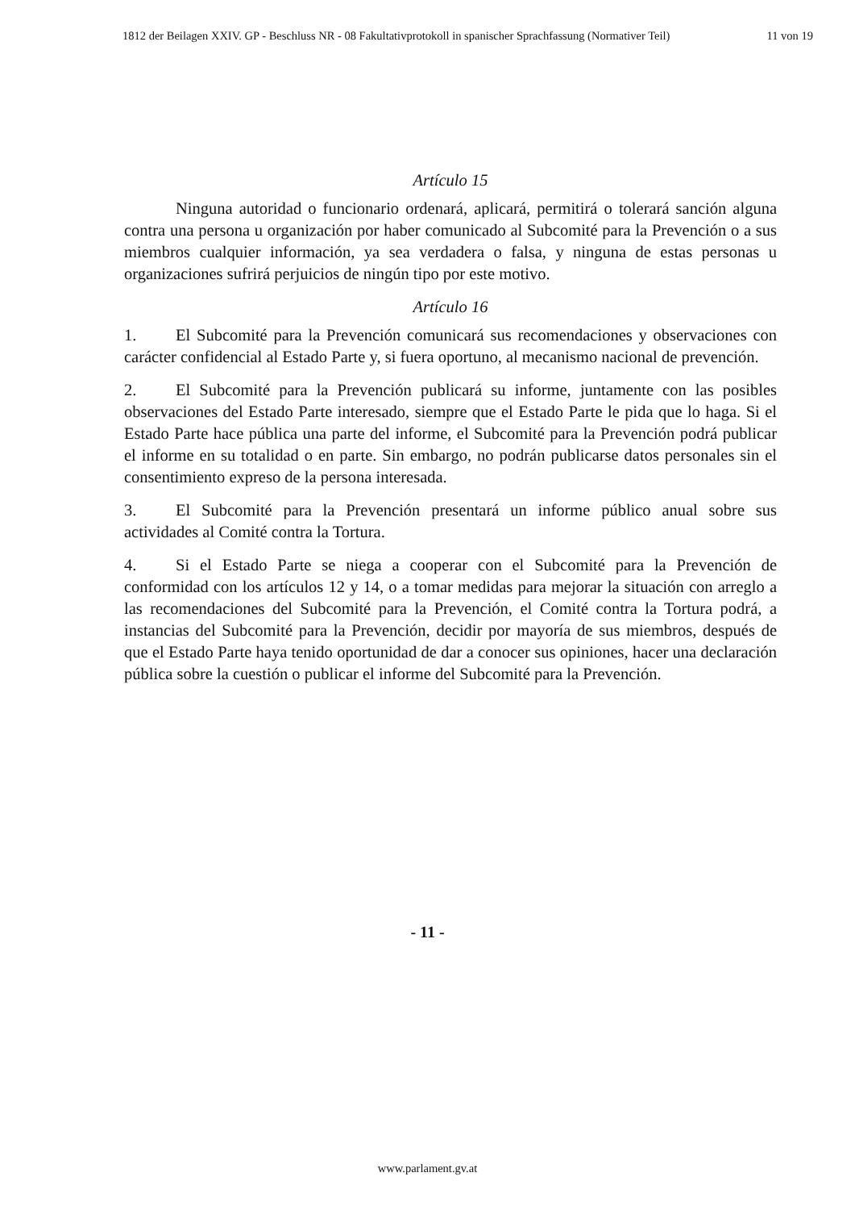1812 der Beilagen XXIV. GP - Beschluss NR - 08 Fakultativprotokoll in spanischer Sprachfassung (Normativer Teil) 11 von 19
Artículo 15
Ninguna autoridad o funcionario ordenará, aplicará, permitirá o tolerará sanción alguna contra una persona u organización por haber comunicado al Subcomité para la Prevención o a sus miembros cualquier información, ya sea verdadera o falsa, y ninguna de estas personas u organizaciones sufrirá perjuicios de ningún tipo por este motivo.
Artículo 16
1. El Subcomité para la Prevención comunicará sus recomendaciones y observaciones con carácter confidencial al Estado Parte y, si fuera oportuno, al mecanismo nacional de prevención.
2. El Subcomité para la Prevención publicará su informe, juntamente con las posibles observaciones del Estado Parte interesado, siempre que el Estado Parte le pida que lo haga. Si el Estado Parte hace pública una parte del informe, el Subcomité para la Prevención podrá publicar el informe en su totalidad o en parte. Sin embargo, no podrán publicarse datos personales sin el consentimiento expreso de la persona interesada.
3. El Subcomité para la Prevención presentará un informe público anual sobre sus actividades al Comité contra la Tortura.
4. Si el Estado Parte se niega a cooperar con el Subcomité para la Prevención de conformidad con los artículos 12 y 14, o a tomar medidas para mejorar la situación con arreglo a las recomendaciones del Subcomité para la Prevención, el Comité contra la Tortura podrá, a instancias del Subcomité para la Prevención, decidir por mayoría de sus miembros, después de que el Estado Parte haya tenido oportunidad de dar a conocer sus opiniones, hacer una declaración pública sobre la cuestión o publicar el informe del Subcomité para la Prevención.
- 11 -
www.parlament.gv.at